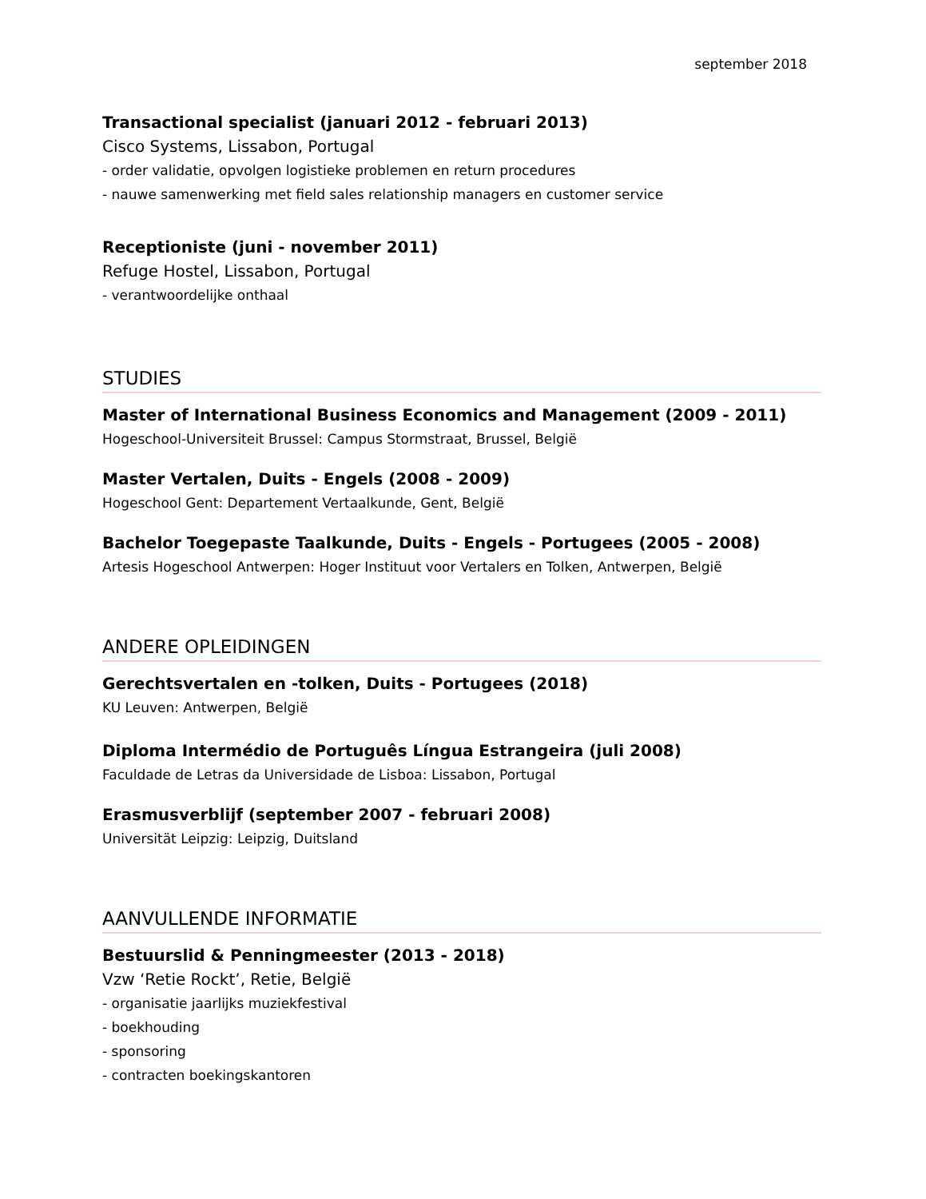september 2018
Transactional specialist (januari 2012 - februari 2013)
Cisco Systems, Lissabon, Portugal
- order validatie, opvolgen logistieke problemen en return procedures
- nauwe samenwerking met field sales relationship managers en customer service
Receptioniste (juni - november 2011)
Refuge Hostel, Lissabon, Portugal
- verantwoordelijke onthaal
STUDIES
Master of International Business Economics and Management (2009 - 2011)
Hogeschool-Universiteit Brussel: Campus Stormstraat, Brussel, België
Master Vertalen, Duits - Engels (2008 - 2009)
Hogeschool Gent: Departement Vertaalkunde, Gent, België
Bachelor Toegepaste Taalkunde, Duits - Engels - Portugees (2005 - 2008)
Artesis Hogeschool Antwerpen: Hoger Instituut voor Vertalers en Tolken, Antwerpen, België
ANDERE OPLEIDINGEN
Gerechtsvertalen en -tolken, Duits - Portugees (2018)
KU Leuven: Antwerpen, België
Diploma Intermédio de Português Língua Estrangeira (juli 2008)
Faculdade de Letras da Universidade de Lisboa: Lissabon, Portugal
Erasmusverblijf (september 2007 - februari 2008)
Universität Leipzig: Leipzig, Duitsland
AANVULLENDE INFORMATIE
Bestuurslid & Penningmeester (2013 - 2018)
Vzw ‘Retie Rockt’, Retie, België
- organisatie jaarlijks muziekfestival
- boekhouding
- sponsoring
- contracten boekingskantoren